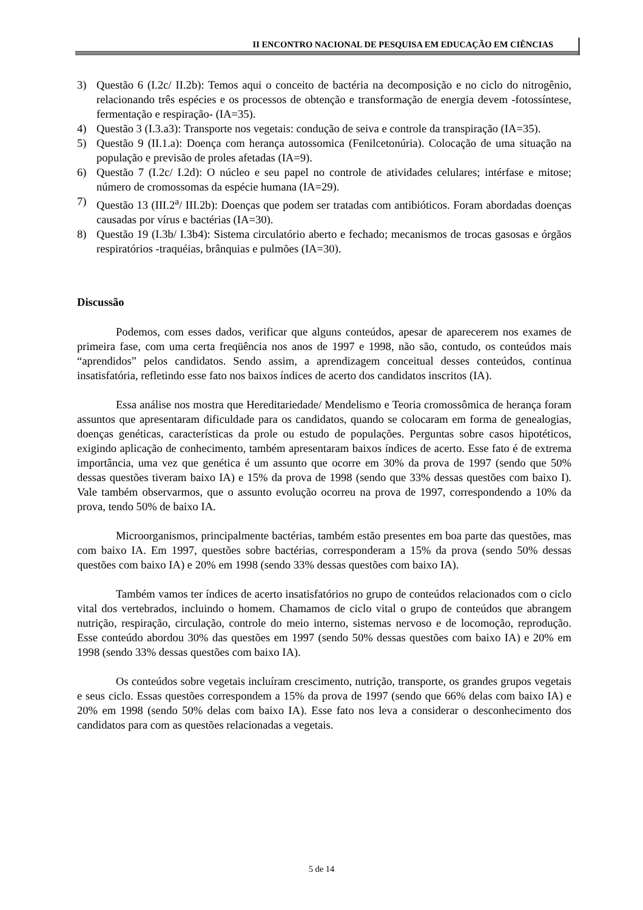II ENCONTRO NACIONAL DE PESQUISA EM EDUCAÇÃO EM CIÊNCIAS
3) Questão 6 (I.2c/ II.2b): Temos aqui o conceito de bactéria na decomposição e no ciclo do nitrogênio, relacionando três espécies e os processos de obtenção e transformação de energia devem -fotossíntese, fermentação e respiração- (IA=35).
4) Questão 3 (I.3.a3): Transporte nos vegetais: condução de seiva e controle da transpiração (IA=35).
5) Questão 9 (II.1.a): Doença com herança autossomica (Fenilcetonúria). Colocação de uma situação na população e previsão de proles afetadas (IA=9).
6) Questão 7 (I.2c/ I.2d): O núcleo e seu papel no controle de atividades celulares; intérfase e mitose; número de cromossomas da espécie humana (IA=29).
7) Questão 13 (III.2<sup>a</sup>/ III.2b): Doenças que podem ser tratadas com antibióticos. Foram abordadas doenças causadas por vírus e bactérias (IA=30).
8) Questão 19 (I.3b/ I.3b4): Sistema circulatório aberto e fechado; mecanismos de trocas gasosas e órgãos respiratórios -traquéias, brânquias e pulmões (IA=30).
Discussão
Podemos, com esses dados, verificar que alguns conteúdos, apesar de aparecerem nos exames de primeira fase, com uma certa freqüência nos anos de 1997 e 1998, não são, contudo, os conteúdos mais “aprendidos” pelos candidatos. Sendo assim, a aprendizagem conceitual desses conteúdos, continua insatisfatória, refletindo esse fato nos baixos índices de acerto dos candidatos inscritos (IA).
Essa análise nos mostra que Hereditariedade/ Mendelismo e Teoria cromossômica de herança foram assuntos que apresentaram dificuldade para os candidatos, quando se colocaram em forma de genealogias, doenças genéticas, características da prole ou estudo de populações. Perguntas sobre casos hipotéticos, exigindo aplicação de conhecimento, também apresentaram baixos índices de acerto. Esse fato é de extrema importância, uma vez que genética é um assunto que ocorre em 30% da prova de 1997 (sendo que 50% dessas questões tiveram baixo IA) e 15% da prova de 1998 (sendo que 33% dessas questões com baixo I). Vale também observarmos, que o assunto evolução ocorreu na prova de 1997, correspondendo a 10% da prova, tendo 50% de baixo IA.
Microorganismos, principalmente bactérias, também estão presentes em boa parte das questões, mas com baixo IA. Em 1997, questões sobre bactérias, corresponderam a 15% da prova (sendo 50% dessas questões com baixo IA) e 20% em 1998 (sendo 33% dessas questões com baixo IA).
Também vamos ter índices de acerto insatisfatórios no grupo de conteúdos relacionados com o ciclo vital dos vertebrados, incluindo o homem. Chamamos de ciclo vital o grupo de conteúdos que abrangem nutrição, respiração, circulação, controle do meio interno, sistemas nervoso e de locomoção, reprodução. Esse conteúdo abordou 30% das questões em 1997 (sendo 50% dessas questões com baixo IA) e 20% em 1998 (sendo 33% dessas questões com baixo IA).
Os conteúdos sobre vegetais incluíram crescimento, nutrição, transporte, os grandes grupos vegetais e seus ciclo. Essas questões correspondem a 15% da prova de 1997 (sendo que 66% delas com baixo IA) e 20% em 1998 (sendo 50% delas com baixo IA). Esse fato nos leva a considerar o desconhecimento dos candidatos para com as questões relacionadas a vegetais.
5 de 14